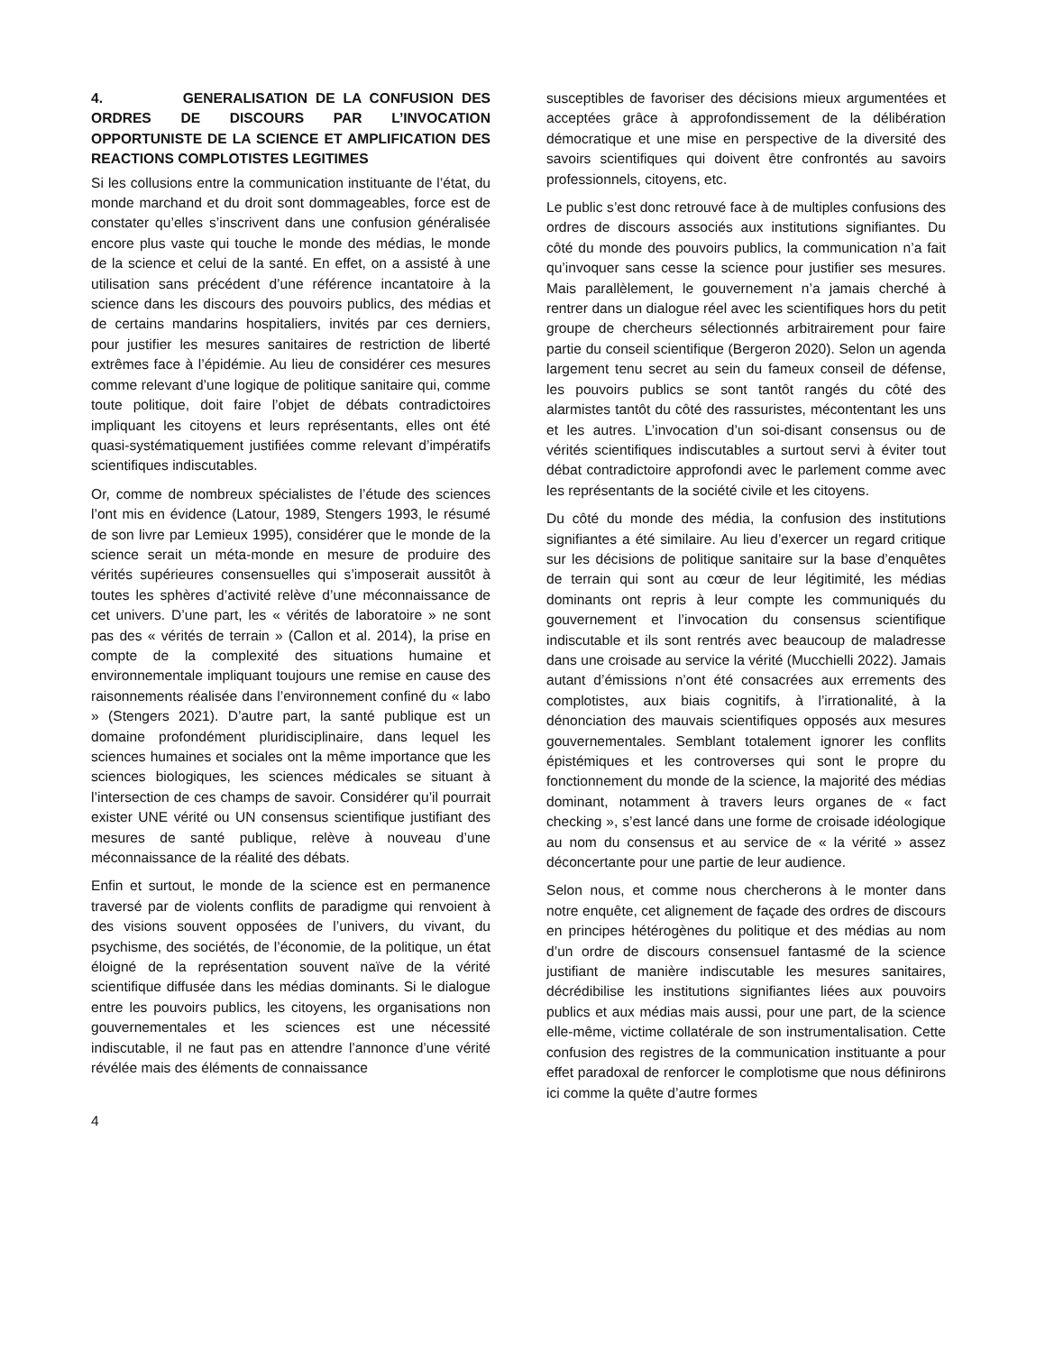4. GENERALISATION DE LA CONFUSION DES ORDRES DE DISCOURS PAR L’INVOCATION OPPORTUNISTE DE LA SCIENCE ET AMPLIFICATION DES REACTIONS COMPLOTISTES LEGITIMES
Si les collusions entre la communication instituante de l’état, du monde marchand et du droit sont dommageables, force est de constater qu’elles s’inscrivent dans une confusion généralisée encore plus vaste qui touche le monde des médias, le monde de la science et celui de la santé. En effet, on a assisté à une utilisation sans précédent d’une référence incantatoire à la science dans les discours des pouvoirs publics, des médias et de certains mandarins hospitaliers, invités par ces derniers, pour justifier les mesures sanitaires de restriction de liberté extrêmes face à l’épidémie. Au lieu de considérer ces mesures comme relevant d’une logique de politique sanitaire qui, comme toute politique, doit faire l’objet de débats contradictoires impliquant les citoyens et leurs représentants, elles ont été quasi-systématiquement justifiées comme relevant d’impératifs scientifiques indiscutables.
Or, comme de nombreux spécialistes de l’étude des sciences l’ont mis en évidence (Latour, 1989, Stengers 1993, le résumé de son livre par Lemieux 1995), considérer que le monde de la science serait un méta-monde en mesure de produire des vérités supérieures consensuelles qui s’imposerait aussitôt à toutes les sphères d’activité relève d’une méconnaissance de cet univers. D’une part, les « vérités de laboratoire » ne sont pas des « vérités de terrain » (Callon et al. 2014), la prise en compte de la complexité des situations humaine et environnementale impliquant toujours une remise en cause des raisonnements réalisée dans l’environnement confiné du « labo » (Stengers 2021). D’autre part, la santé publique est un domaine profondément pluridisciplinaire, dans lequel les sciences humaines et sociales ont la même importance que les sciences biologiques, les sciences médicales se situant à l’intersection de ces champs de savoir. Considérer qu’il pourrait exister UNE vérité ou UN consensus scientifique justifiant des mesures de santé publique, relève à nouveau d’une méconnaissance de la réalité des débats.
Enfin et surtout, le monde de la science est en permanence traversé par de violents conflits de paradigme qui renvoient à des visions souvent opposées de l’univers, du vivant, du psychisme, des sociétés, de l’économie, de la politique, un état éloigné de la représentation souvent naïve de la vérité scientifique diffusée dans les médias dominants. Si le dialogue entre les pouvoirs publics, les citoyens, les organisations non gouvernementales et les sciences est une nécessité indiscutable, il ne faut pas en attendre l’annonce d’une vérité révélée mais des éléments de connaissance
susceptibles de favoriser des décisions mieux argumentées et acceptées grâce à approfondissement de la délibération démocratique et une mise en perspective de la diversité des savoirs scientifiques qui doivent être confrontés au savoirs professionnels, citoyens, etc.
Le public s’est donc retrouvé face à de multiples confusions des ordres de discours associés aux institutions signifiantes. Du côté du monde des pouvoirs publics, la communication n’a fait qu’invoquer sans cesse la science pour justifier ses mesures. Mais parallèlement, le gouvernement n’a jamais cherché à rentrer dans un dialogue réel avec les scientifiques hors du petit groupe de chercheurs sélectionnés arbitrairement pour faire partie du conseil scientifique (Bergeron 2020). Selon un agenda largement tenu secret au sein du fameux conseil de défense, les pouvoirs publics se sont tantôt rangés du côté des alarmistes tantôt du côté des rassuristes, mécontentant les uns et les autres. L’invocation d’un soi-disant consensus ou de vérités scientifiques indiscutables a surtout servi à éviter tout débat contradictoire approfondi avec le parlement comme avec les représentants de la société civile et les citoyens.
Du côté du monde des média, la confusion des institutions signifiantes a été similaire. Au lieu d’exercer un regard critique sur les décisions de politique sanitaire sur la base d’enquêtes de terrain qui sont au cœur de leur légitimité, les médias dominants ont repris à leur compte les communiqués du gouvernement et l’invocation du consensus scientifique indiscutable et ils sont rentrés avec beaucoup de maladresse dans une croisade au service la vérité (Mucchielli 2022). Jamais autant d’émissions n’ont été consacrées aux errements des complotistes, aux biais cognitifs, à l’irrationalité, à la dénonciation des mauvais scientifiques opposés aux mesures gouvernementales. Semblant totalement ignorer les conflits épistémiques et les controverses qui sont le propre du fonctionnement du monde de la science, la majorité des médias dominant, notamment à travers leurs organes de « fact checking », s’est lancé dans une forme de croisade idéologique au nom du consensus et au service de « la vérité » assez déconcertante pour une partie de leur audience.
Selon nous, et comme nous chercherons à le monter dans notre enquête, cet alignement de façade des ordres de discours en principes hétérogènes du politique et des médias au nom d’un ordre de discours consensuel fantasmé de la science justifiant de manière indiscutable les mesures sanitaires, décrédibilise les institutions signifiantes liées aux pouvoirs publics et aux médias mais aussi, pour une part, de la science elle-même, victime collatérale de son instrumentalisation. Cette confusion des registres de la communication instituante a pour effet paradoxal de renforcer le complotisme que nous définirons ici comme la quête d’autre formes
4